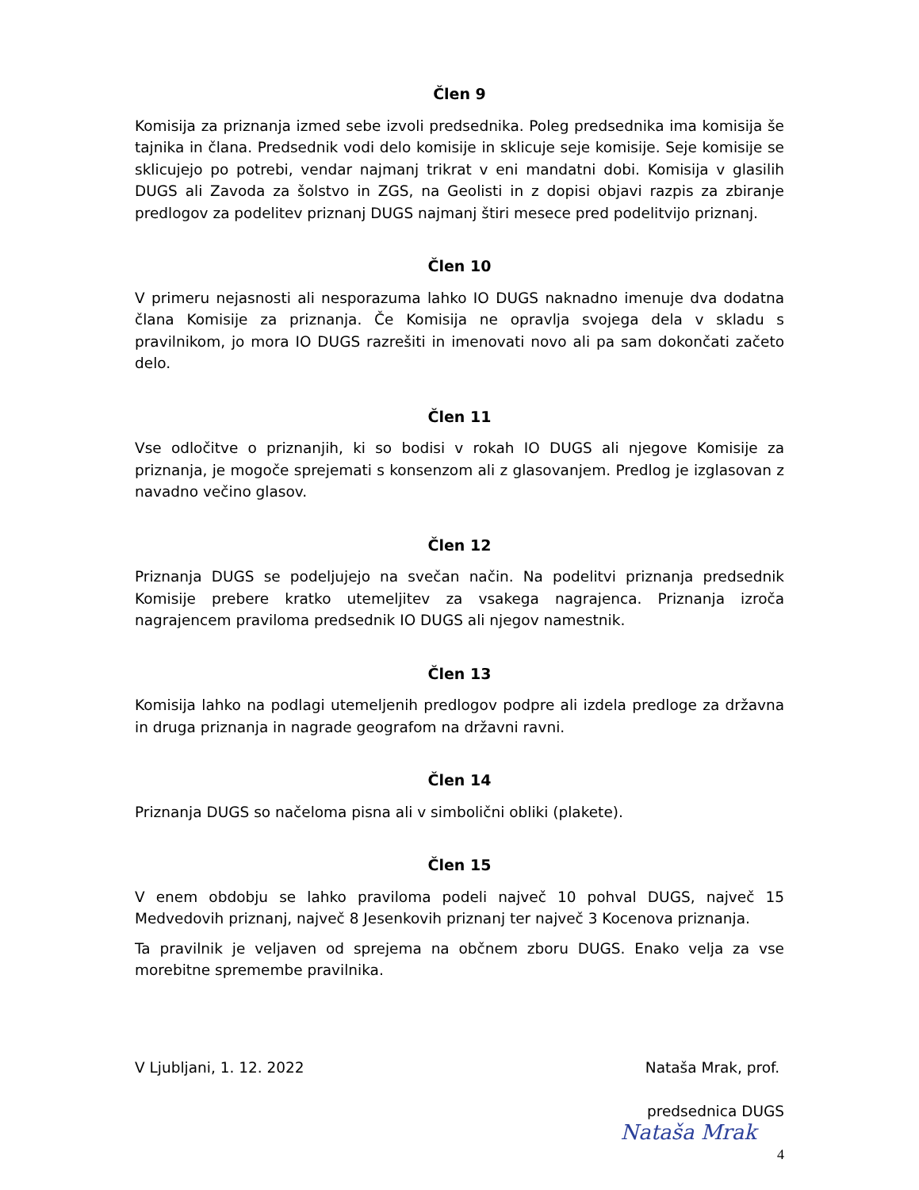Člen 9
Komisija za priznanja izmed sebe izvoli predsednika. Poleg predsednika ima komisija še tajnika in člana. Predsednik vodi delo komisije in sklicuje seje komisije. Seje komisije se sklicujejo po potrebi, vendar najmanj trikrat v eni mandatni dobi. Komisija v glasilih DUGS ali Zavoda za šolstvo in ZGS, na Geolisti in z dopisi objavi razpis za zbiranje predlogov za podelitev priznanj DUGS najmanj štiri mesece pred podelitvijo priznanj.
Člen 10
V primeru nejasnosti ali nesporazuma lahko IO DUGS naknadno imenuje dva dodatna člana Komisije za priznanja. Če Komisija ne opravlja svojega dela v skladu s pravilnikom, jo mora IO DUGS razrešiti in imenovati novo ali pa sam dokončati začeto delo.
Člen 11
Vse odločitve o priznanjih, ki so bodisi v rokah IO DUGS ali njegove Komisije za priznanja, je mogoče sprejemati s konsenzom ali z glasovanjem. Predlog je izglasovan z navadno večino glasov.
Člen 12
Priznanja DUGS se podeljujejo na svečan način. Na podelitvi priznanja predsednik Komisije prebere kratko utemeljitev za vsakega nagrajenca. Priznanja izroča nagrajencem praviloma predsednik IO DUGS ali njegov namestnik.
Člen 13
Komisija lahko na podlagi utemeljenih predlogov podpre ali izdela predloge za državna in druga priznanja in nagrade geografom na državni ravni.
Člen 14
Priznanja DUGS so načeloma pisna ali v simbolični obliki (plakete).
Člen 15
V enem obdobju se lahko praviloma podeli največ 10 pohval DUGS, največ 15 Medvedovih priznanj, največ 8 Jesenkovih priznanj ter največ 3 Kocenova priznanja.
Ta pravilnik je veljaven od sprejema na občnem zboru DUGS. Enako velja za vse morebitne spremembe pravilnika.
V Ljubljani, 1. 12. 2022 Nataša Mrak, prof.
predsednica DUGS
Nataša Mrak
4